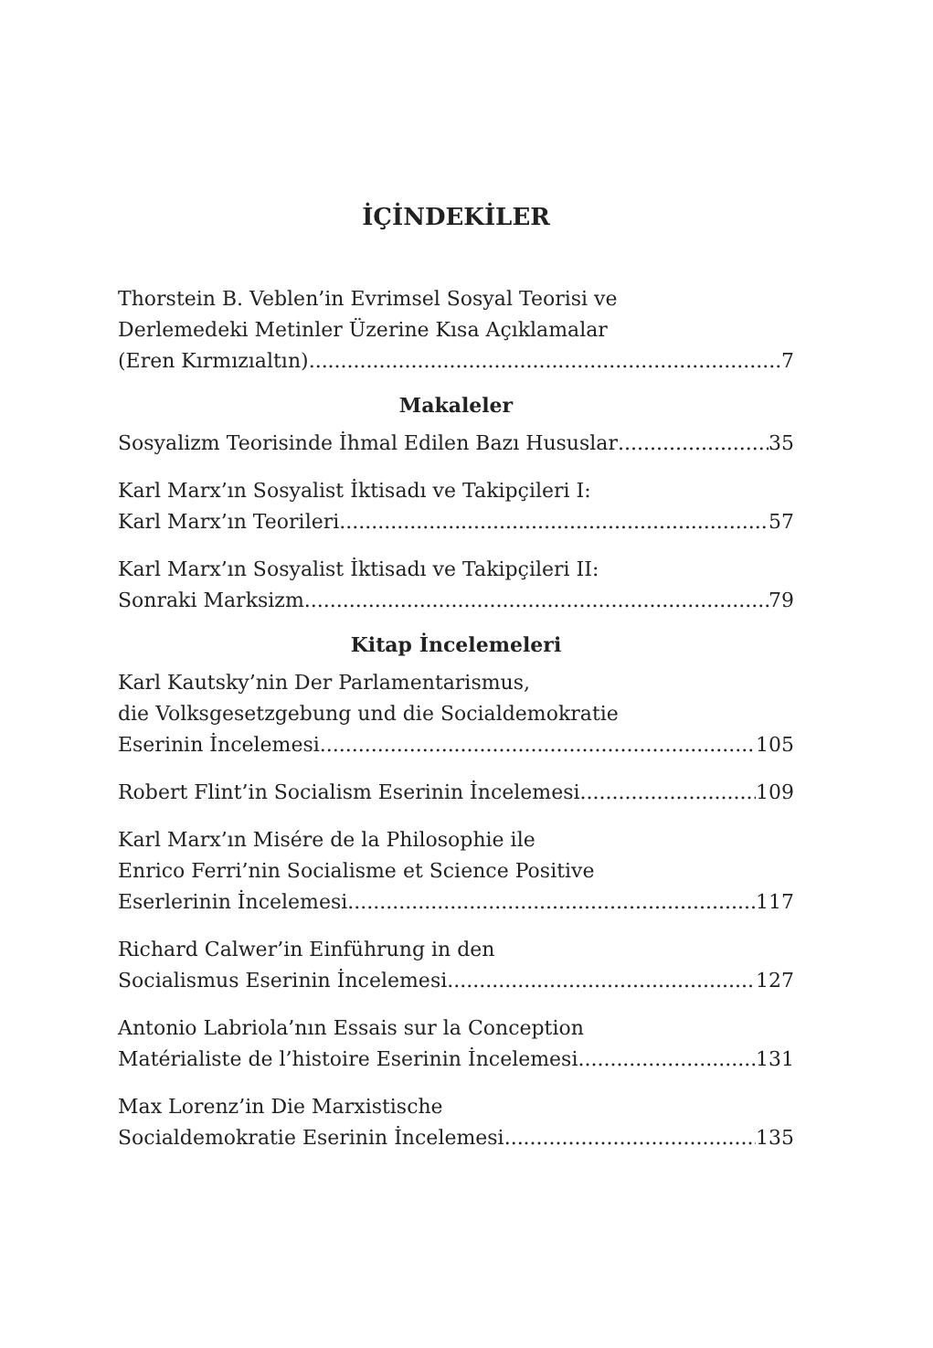İÇİNDEKİLER
Thorstein B. Veblen’in Evrimsel Sosyal Teorisi ve
Derlemedeki Metinler Üzerine Kısa Açıklamalar
(Eren Kırmızıaltın) 7
Makaleler
Sosyalizm Teorisinde İhmal Edilen Bazı Hususlar 35
Karl Marx’ın Sosyalist İktisadı ve Takipçileri I:
Karl Marx’ın Teorileri 57
Karl Marx’ın Sosyalist İktisadı ve Takipçileri II:
Sonraki Marksizm 79
Kitap İncelemeleri
Karl Kautsky’nin Der Parlamentarismus,
die Volksgesetzgebung und die Socialdemokratie
Eserinin İncelemesi 105
Robert Flint’in Socialism Eserinin İncelemesi 109
Karl Marx’ın Misére de la Philosophie ile
Enrico Ferri’nin Socialisme et Science Positive
Eserlerinin İncelemesi 117
Richard Calwer’in Einführung in den
Socialismus Eserinin İncelemesi 127
Antonio Labriola’nın Essais sur la Conception
Matérialiste de l’histoire Eserinin İncelemesi 131
Max Lorenz’in Die Marxistische
Socialdemokratie Eserinin İncelemesi 135